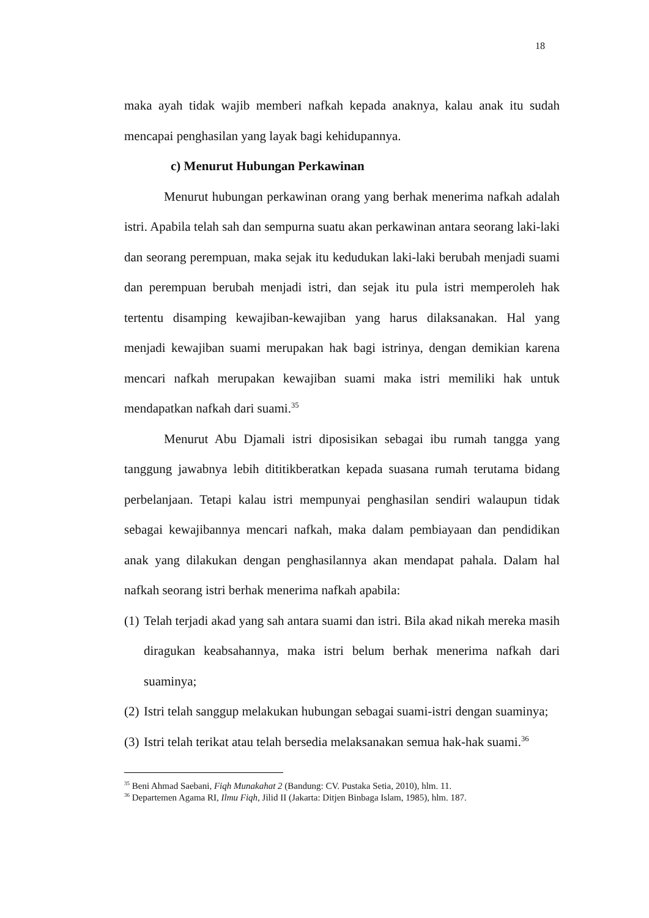18
maka ayah tidak wajib memberi nafkah kepada anaknya, kalau anak itu sudah mencapai penghasilan yang layak bagi kehidupannya.
c) Menurut Hubungan Perkawinan
Menurut hubungan perkawinan orang yang berhak menerima nafkah adalah istri. Apabila telah sah dan sempurna suatu akan perkawinan antara seorang laki-laki dan seorang perempuan, maka sejak itu kedudukan laki-laki berubah menjadi suami dan perempuan berubah menjadi istri, dan sejak itu pula istri memperoleh hak tertentu disamping kewajiban-kewajiban yang harus dilaksanakan. Hal yang menjadi kewajiban suami merupakan hak bagi istrinya, dengan demikian karena mencari nafkah merupakan kewajiban suami maka istri memiliki hak untuk mendapatkan nafkah dari suami.<sup>35</sup>
Menurut Abu Djamali istri diposisikan sebagai ibu rumah tangga yang tanggung jawabnya lebih dititikberatkan kepada suasana rumah terutama bidang perbelanjaan. Tetapi kalau istri mempunyai penghasilan sendiri walaupun tidak sebagai kewajibannya mencari nafkah, maka dalam pembiayaan dan pendidikan anak yang dilakukan dengan penghasilannya akan mendapat pahala. Dalam hal nafkah seorang istri berhak menerima nafkah apabila:
(1) Telah terjadi akad yang sah antara suami dan istri. Bila akad nikah mereka masih diragukan keabsahannya, maka istri belum berhak menerima nafkah dari suaminya;
(2) Istri telah sanggup melakukan hubungan sebagai suami-istri dengan suaminya;
(3) Istri telah terikat atau telah bersedia melaksanakan semua hak-hak suami.<sup>36</sup>
<sup>35</sup> Beni Ahmad Saebani, Fiqh Munakahat 2 (Bandung: CV. Pustaka Setia, 2010), hlm. 11.
<sup>36</sup> Departemen Agama RI, Ilmu Fiqh, Jilid II (Jakarta: Ditjen Binbaga Islam, 1985), hlm. 187.